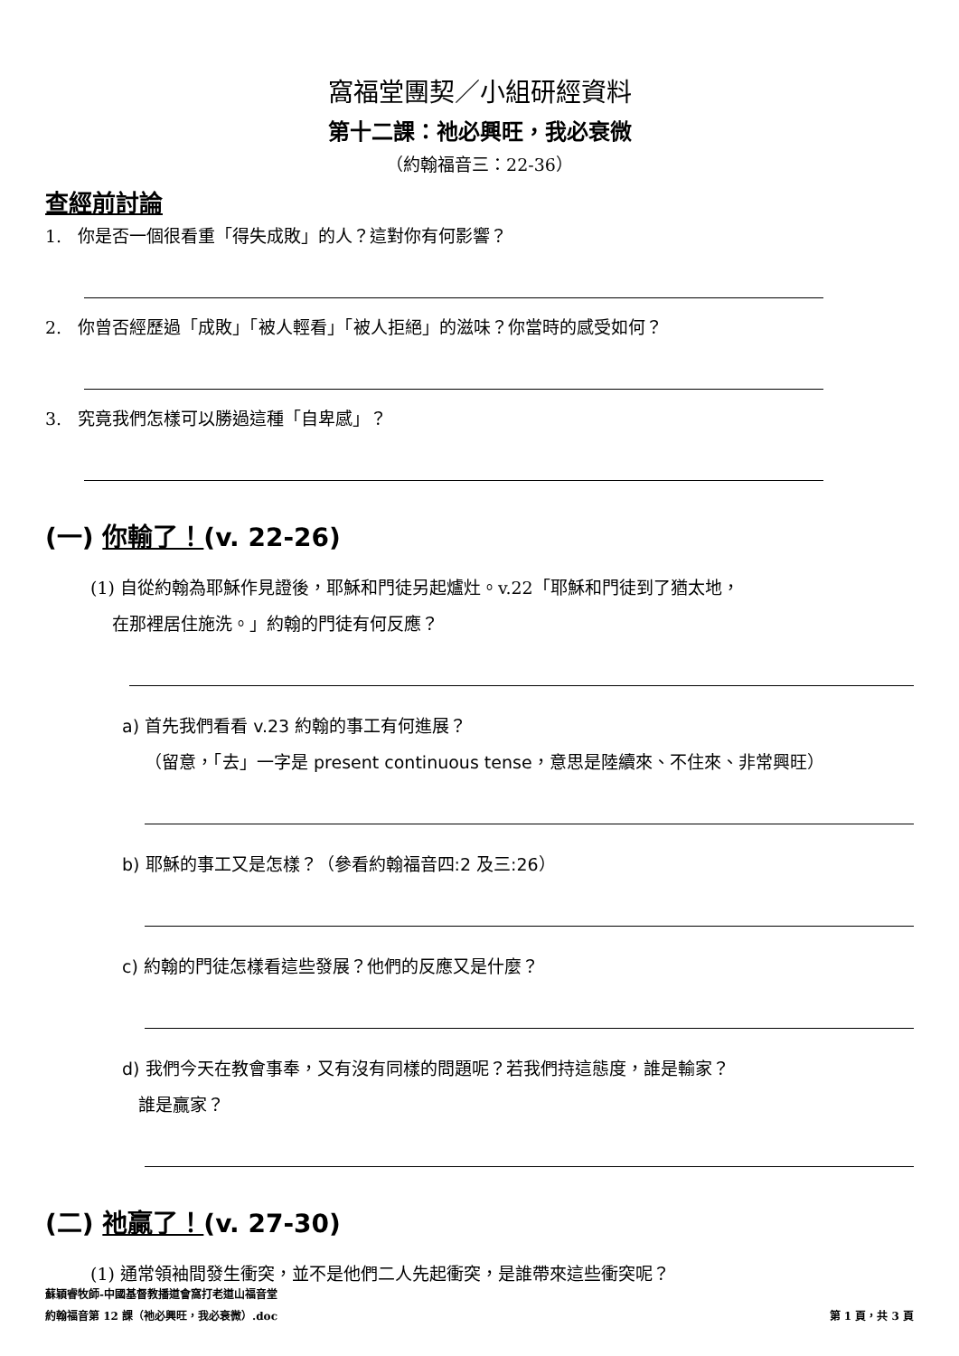窩福堂團契／小組研經資料
第十二課：祂必興旺，我必衰微
（約翰福音三：22-36）
查經前討論
1. 你是否一個很看重「得失成敗」的人？這對你有何影響？
2. 你曾否經歷過「成敗」「被人輕看」「被人拒絕」的滋味？你當時的感受如何？
3. 究竟我們怎樣可以勝過這種「自卑感」？
(一) 你輸了！(v. 22-26)
(1) 自從約翰為耶穌作見證後，耶穌和門徒另起爐灶。v.22「耶穌和門徒到了猶太地，
在那裡居住施洗。」約翰的門徒有何反應？
a) 首先我們看看 v.23 約翰的事工有何進展？
（留意，「去」一字是 present continuous tense，意思是陸續來、不住來、非常興旺）
b) 耶穌的事工又是怎樣？（參看約翰福音四:2 及三:26）
c) 約翰的門徒怎樣看這些發展？他們的反應又是什麼？
d) 我們今天在教會事奉，又有沒有同樣的問題呢？若我們持這態度，誰是輸家？
誰是贏家？
(二) 祂贏了！(v. 27-30)
(1) 通常領袖間發生衝突，並不是他們二人先起衝突，是誰帶來這些衝突呢？
蘇穎睿牧師-中國基督教播道會窩打老道山福音堂
約翰福音第 12 課（祂必興旺，我必衰微）.doc 第 1 頁，共 3 頁